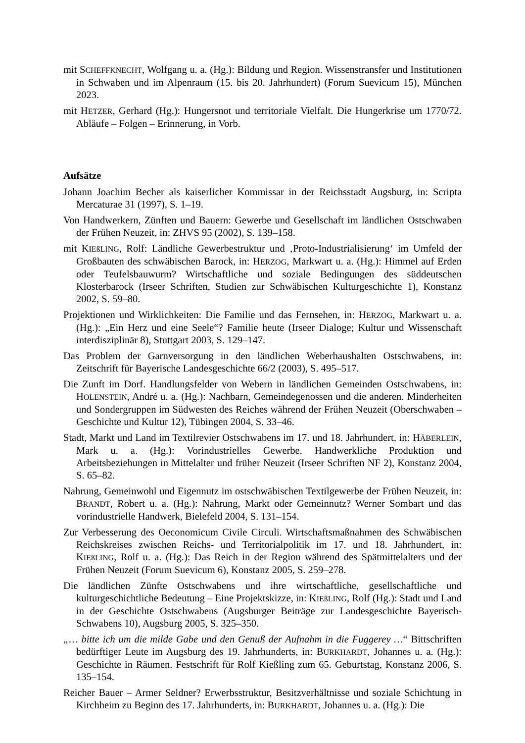mit SCHEFFKNECHT, Wolfgang u. a. (Hg.): Bildung und Region. Wissenstransfer und Institutionen in Schwaben und im Alpenraum (15. bis 20. Jahrhundert) (Forum Suevicum 15), München 2023.
mit HETZER, Gerhard (Hg.): Hungersnot und territoriale Vielfalt. Die Hungerkrise um 1770/72. Abläufe – Folgen – Erinnerung, in Vorb.
Aufsätze
Johann Joachim Becher als kaiserlicher Kommissar in der Reichsstadt Augsburg, in: Scripta Mercaturae 31 (1997), S. 1–19.
Von Handwerkern, Zünften und Bauern: Gewerbe und Gesellschaft im ländlichen Ostschwaben der Frühen Neuzeit, in: ZHVS 95 (2002), S. 139–158.
mit KIEßLING, Rolf: Ländliche Gewerbestruktur und ‚Proto-Industrialisierung‘ im Umfeld der Großbauten des schwäbischen Barock, in: HERZOG, Markwart u. a. (Hg.): Himmel auf Erden oder Teufelsbauwurm? Wirtschaftliche und soziale Bedingungen des süddeutschen Klosterbarock (Irseer Schriften, Studien zur Schwäbischen Kulturgeschichte 1), Konstanz 2002, S. 59–80.
Projektionen und Wirklichkeiten: Die Familie und das Fernsehen, in: HERZOG, Markwart u. a. (Hg.): „Ein Herz und eine Seele“? Familie heute (Irseer Dialoge; Kultur und Wissenschaft interdisziplinär 8), Stuttgart 2003, S. 129–147.
Das Problem der Garnversorgung in den ländlichen Weberhaushalten Ostschwabens, in: Zeitschrift für Bayerische Landesgeschichte 66/2 (2003), S. 495–517.
Die Zunft im Dorf. Handlungsfelder von Webern in ländlichen Gemeinden Ostschwabens, in: HOLENSTEIN, André u. a. (Hg.): Nachbarn, Gemeindegenossen und die anderen. Minderheiten und Sondergruppen im Südwesten des Reiches während der Frühen Neuzeit (Oberschwaben – Geschichte und Kultur 12), Tübingen 2004, S. 33–46.
Stadt, Markt und Land im Textilrevier Ostschwabens im 17. und 18. Jahrhundert, in: HÄBERLEIN, Mark u. a. (Hg.): Vorindustrielles Gewerbe. Handwerkliche Produktion und Arbeitsbeziehungen in Mittelalter und früher Neuzeit (Irseer Schriften NF 2), Konstanz 2004, S. 65–82.
Nahrung, Gemeinwohl und Eigennutz im ostschwäbischen Textilgewerbe der Frühen Neuzeit, in: BRANDT, Robert u. a. (Hg.): Nahrung, Markt oder Gemeinnutz? Werner Sombart und das vorindustrielle Handwerk, Bielefeld 2004, S. 131–154.
Zur Verbesserung des Oeconomicum Civile Circuli. Wirtschaftsmaßnahmen des Schwäbischen Reichskreises zwischen Reichs- und Territorialpolitik im 17. und 18. Jahrhundert, in: KIEßLING, Rolf u. a. (Hg.): Das Reich in der Region während des Spätmittelalters und der Frühen Neuzeit (Forum Suevicum 6), Konstanz 2005, S. 259–278.
Die ländlichen Zünfte Ostschwabens und ihre wirtschaftliche, gesellschaftliche und kulturgeschichtliche Bedeutung – Eine Projektskizze, in: KIEßLING, Rolf (Hg.): Stadt und Land in der Geschichte Ostschwabens (Augsburger Beiträge zur Landesgeschichte Bayerisch-Schwabens 10), Augsburg 2005, S. 325–350.
„… bitte ich um die milde Gabe und den Genuß der Aufnahm in die Fuggerey …“ Bittschriften bedürftiger Leute im Augsburg des 19. Jahrhunderts, in: BURKHARDT, Johannes u. a. (Hg.): Geschichte in Räumen. Festschrift für Rolf Kießling zum 65. Geburtstag, Konstanz 2006, S. 135–154.
Reicher Bauer – Armer Seldner? Erwerbsstruktur, Besitzverhältnisse und soziale Schichtung in Kirchheim zu Beginn des 17. Jahrhunderts, in: BURKHARDT, Johannes u. a. (Hg.): Die